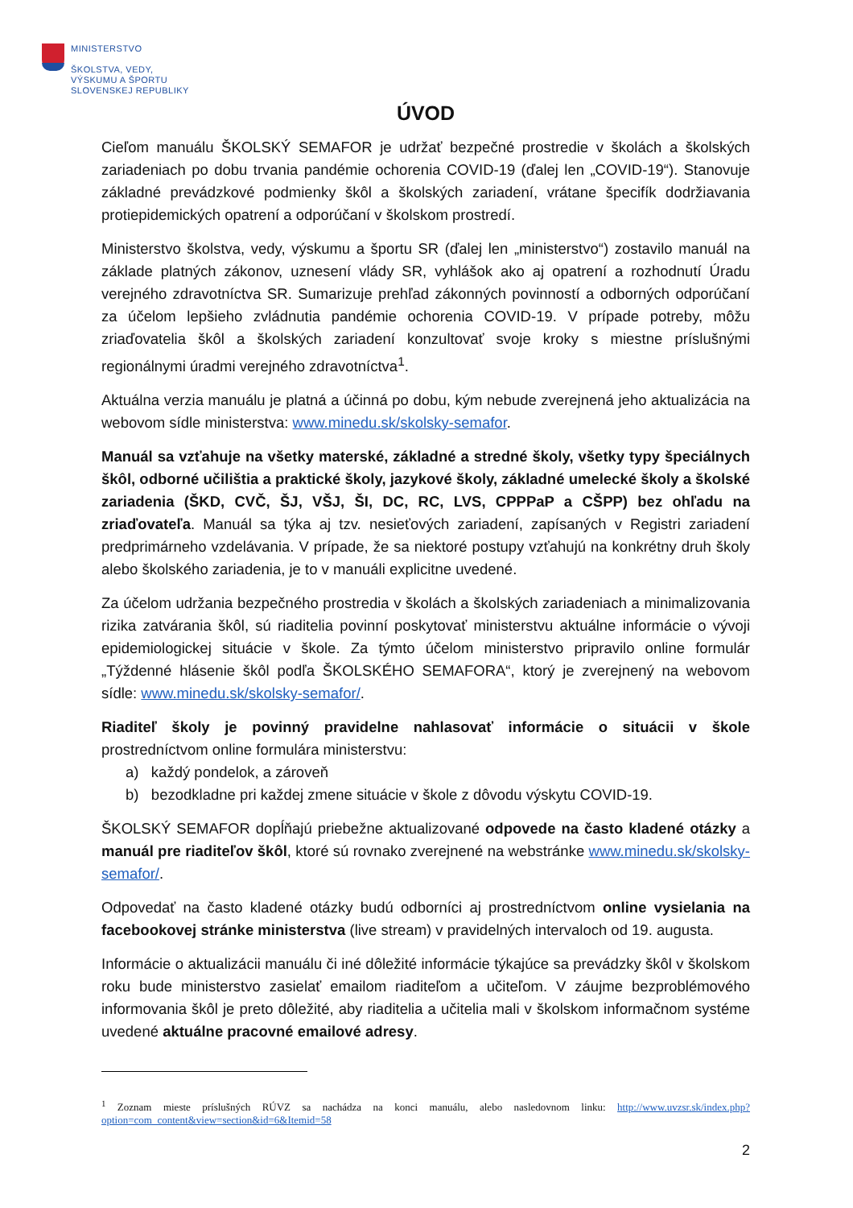MINISTERSTVO
ŠKOLSTVA, VEDY,
VÝSKUMU A ŠPORTU
SLOVENSKEJ REPUBLIKY
ÚVOD
Cieľom manuálu ŠKOLSKÝ SEMAFOR je udržať bezpečné prostredie v školách a školských zariadeniach po dobu trvania pandémie ochorenia COVID-19 (ďalej len „COVID-19“). Stanovuje základné prevádzkové podmienky škôl a školských zariadení, vrátane špecifík dodržiavania protiepidemických opatrení a odporúčaní v školskom prostredí.
Ministerstvo školstva, vedy, výskumu a športu SR (ďalej len „ministerstvo“) zostavilo manuál na základe platných zákonov, uznesení vlády SR, vyhlášok ako aj opatrení a rozhodnutí Úradu verejného zdravotníctva SR. Sumarizuje prehľad zákonných povinností a odborných odporúčaní za účelom lepšieho zvládnutia pandémie ochorenia COVID-19. V prípade potreby, môžu zriaďovatelia škôl a školských zariadení konzultovať svoje kroky s miestne príslušnými regionálnymi úradmi verejného zdravotníctva<sup>1</sup>.
Aktuálna verzia manuálu je platná a účinná po dobu, kým nebude zverejnená jeho aktualizácia na webovom sídle ministerstva: www.minedu.sk/skolsky-semafor.
Manuál sa vzťahuje na všetky materské, základné a stredné školy, všetky typy špeciálnych škôl, odborné učilištia a praktické školy, jazykové školy, základné umelecké školy a školské zariadenia (ŠKD, CVČ, ŠJ, VŠJ, ŠI, DC, RC, LVS, CPPPaP a CŠPP) bez ohľadu na zriaďovateľa. Manuál sa týka aj tzv. nesieťových zariadení, zapísaných v Registri zariadení predprimárneho vzdelávania. V prípade, že sa niektoré postupy vzťahujú na konkrétny druh školy alebo školského zariadenia, je to v manuáli explicitne uvedené.
Za účelom udržania bezpečného prostredia v školách a školských zariadeniach a minimalizovania rizika zatvárania škôl, sú riaditelia povinní poskytovať ministerstvu aktuálne informácie o vývoji epidemiologickej situácie v škole. Za týmto účelom ministerstvo pripravilo online formulár „Týždenné hlásenie škôl podľa ŠKOLSKÉHO SEMAFORA“, ktorý je zverejnený na webovom sídle: www.minedu.sk/skolsky-semafor/.
Riaditeľ školy je povinný pravidelne nahlasovať informácie o situácii v škole prostredníctvom online formulára ministerstvu:
a) každý pondelok, a zároveň
b) bezodkladne pri každej zmene situácie v škole z dôvodu výskytu COVID-19.
ŠKOLSKÝ SEMAFOR dopĺňajú priebežne aktualizované odpovede na často kladené otázky a manuál pre riaditeľov škôl, ktoré sú rovnako zverejnené na webstránke www.minedu.sk/skolsky-semafor/.
Odpovedať na často kladené otázky budú odborníci aj prostredníctvom online vysielania na facebookovej stránke ministerstva (live stream) v pravidelných intervaloch od 19. augusta.
Informácie o aktualizácii manuálu či iné dôležité informácie týkajúce sa prevádzky škôl v školskom roku bude ministerstvo zasielať emailom riaditeľom a učiteľom. V záujme bezproblémového informovania škôl je preto dôležité, aby riaditelia a učitelia mali v školskom informačnom systéme uvedené aktuálne pracovné emailové adresy.
<sup>1</sup> Zoznam mieste príslušných RÚVZ sa nachádza na konci manuálu, alebo nasledovnom linku: http://www.uvzsr.sk/index.php?option=com_content&view=section&id=6&Itemid=58
2